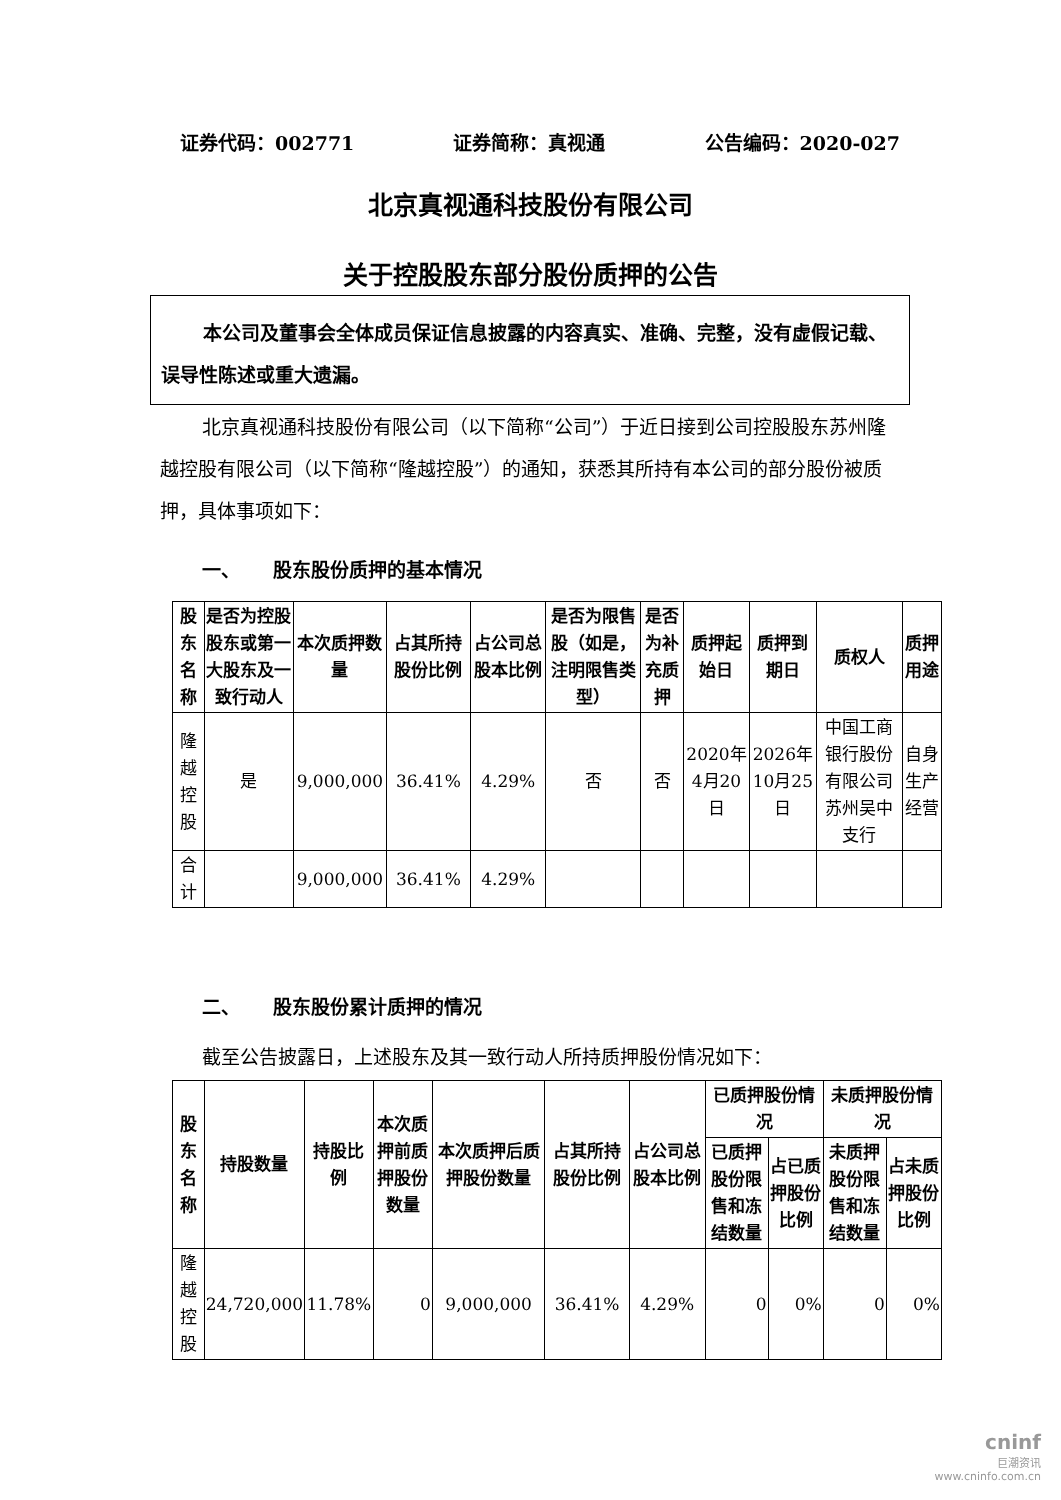证券代码：002771 证券简称：真视通 公告编码：2020-027
北京真视通科技股份有限公司
关于控股股东部分股份质押的公告
本公司及董事会全体成员保证信息披露的内容真实、准确、完整，没有虚假记载、误导性陈述或重大遗漏。
北京真视通科技股份有限公司（以下简称“公司”）于近日接到公司控股股东苏州隆越控股有限公司（以下简称“隆越控股”）的通知，获悉其所持有本公司的部分股份被质押，具体事项如下：
一、 股东股份质押的基本情况
| 股东名称 | 是否为控股股东或第一大股东及一致行动人 | 本次质押数量 | 占其所持股份比例 | 占公司总股本比例 | 是否为限售股（如是，注明限售类型） | 是否为补充质押 | 质押起始日 | 质押到期日 | 质权人 | 质押用途 |
| --- | --- | --- | --- | --- | --- | --- | --- | --- | --- | --- |
| 隆越控股 | 是 | 9,000,000 | 36.41% | 4.29% | 否 | 否 | 2020年4月20日 | 2026年10月25日 | 中国工商银行股份有限公司苏州吴中支行 | 自身生产经营 |
| 合计 | | 9,000,000 | 36.41% | 4.29% | | | | | | |
二、 股东股份累计质押的情况
截至公告披露日，上述股东及其一致行动人所持质押股份情况如下：
| 股东名称 | 持股数量 | 持股比例 | 本次质押前质押股份数量 | 本次质押后质押股份数量 | 占其所持股份比例 | 占公司总股本比例 | 已质押股份情况 | | 未质押股份情况 | |
| --- | --- | --- | --- | --- | --- | --- | --- | --- | --- | --- |
| | | | | | | | 已质押股份限售和冻结数量 | 占已质押股份比例 | 未质押股份限售和冻结数量 | 占未质押股份比例 |
| 隆越控股 | 24,720,000 | 11.78% | 0 | 9,000,000 | 36.41% | 4.29% | 0 | 0% | 0 | 0% |
cninf
巨潮资讯
www.cninfo.com.cn